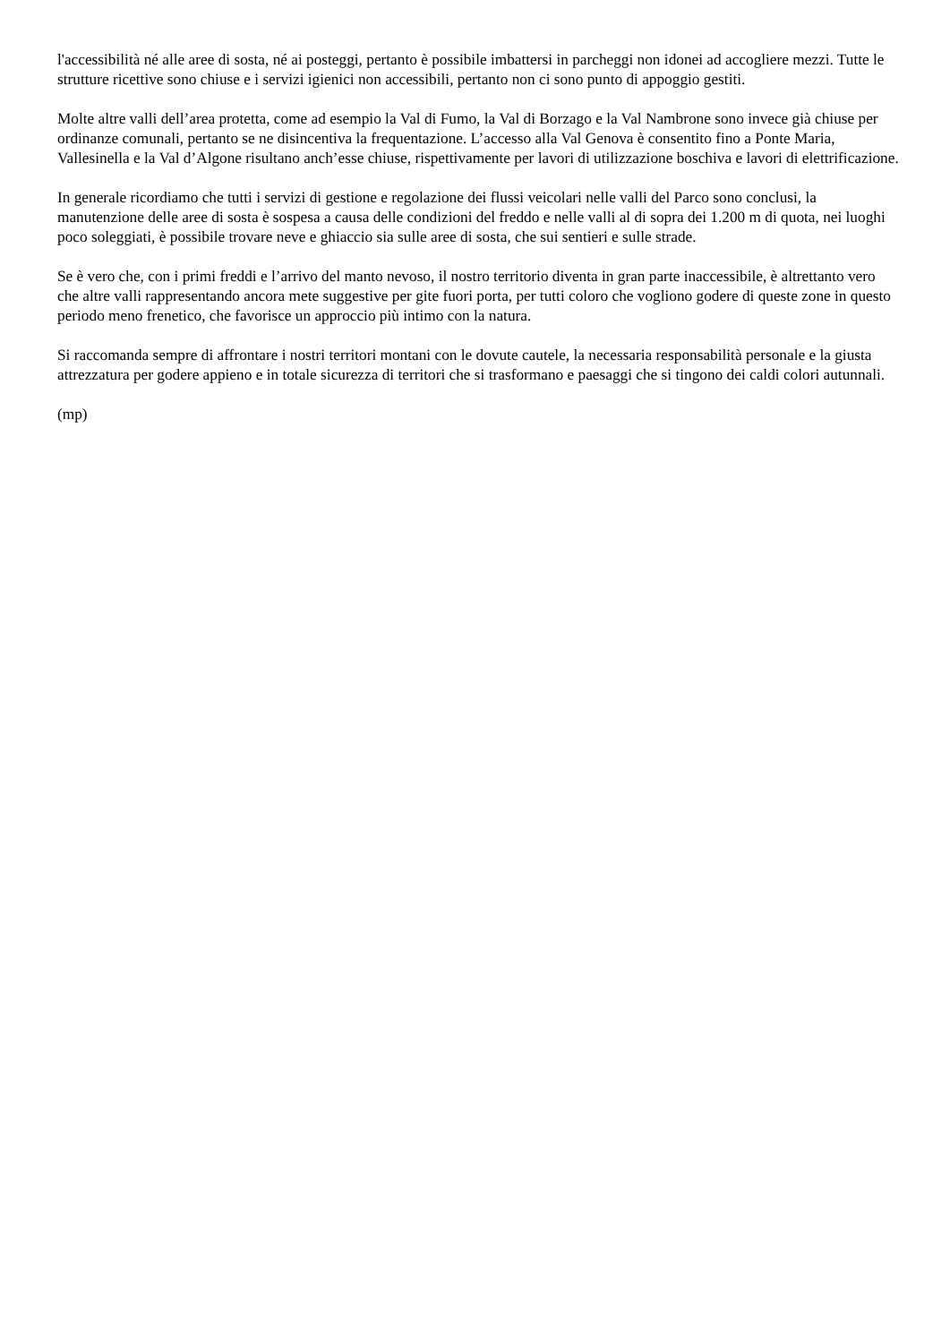l'accessibilità né alle aree di sosta, né ai posteggi, pertanto è possibile imbattersi in parcheggi non idonei ad accogliere mezzi. Tutte le strutture ricettive sono chiuse e i servizi igienici non accessibili, pertanto non ci sono punto di appoggio gestiti.
Molte altre valli dell’area protetta, come ad esempio la Val di Fumo, la Val di Borzago e la Val Nambrone sono invece già chiuse per ordinanze comunali, pertanto se ne disincentiva la frequentazione. L’accesso alla Val Genova è consentito fino a Ponte Maria, Vallesinella e la Val d’Algone risultano anch’esse chiuse, rispettivamente per lavori di utilizzazione boschiva e lavori di elettrificazione.
In generale ricordiamo che tutti i servizi di gestione e regolazione dei flussi veicolari nelle valli del Parco sono conclusi, la manutenzione delle aree di sosta è sospesa a causa delle condizioni del freddo e nelle valli al di sopra dei 1.200 m di quota, nei luoghi poco soleggiati, è possibile trovare neve e ghiaccio sia sulle aree di sosta, che sui sentieri e sulle strade.
Se è vero che, con i primi freddi e l’arrivo del manto nevoso, il nostro territorio diventa in gran parte inaccessibile, è altrettanto vero che altre valli rappresentando ancora mete suggestive per gite fuori porta, per tutti coloro che vogliono godere di queste zone in questo periodo meno frenetico, che favorisce un approccio più intimo con la natura.
Si raccomanda sempre di affrontare i nostri territori montani con le dovute cautele, la necessaria responsabilità personale e la giusta attrezzatura per godere appieno e in totale sicurezza di territori che si trasformano e paesaggi che si tingono dei caldi colori autunnali.
(mp)